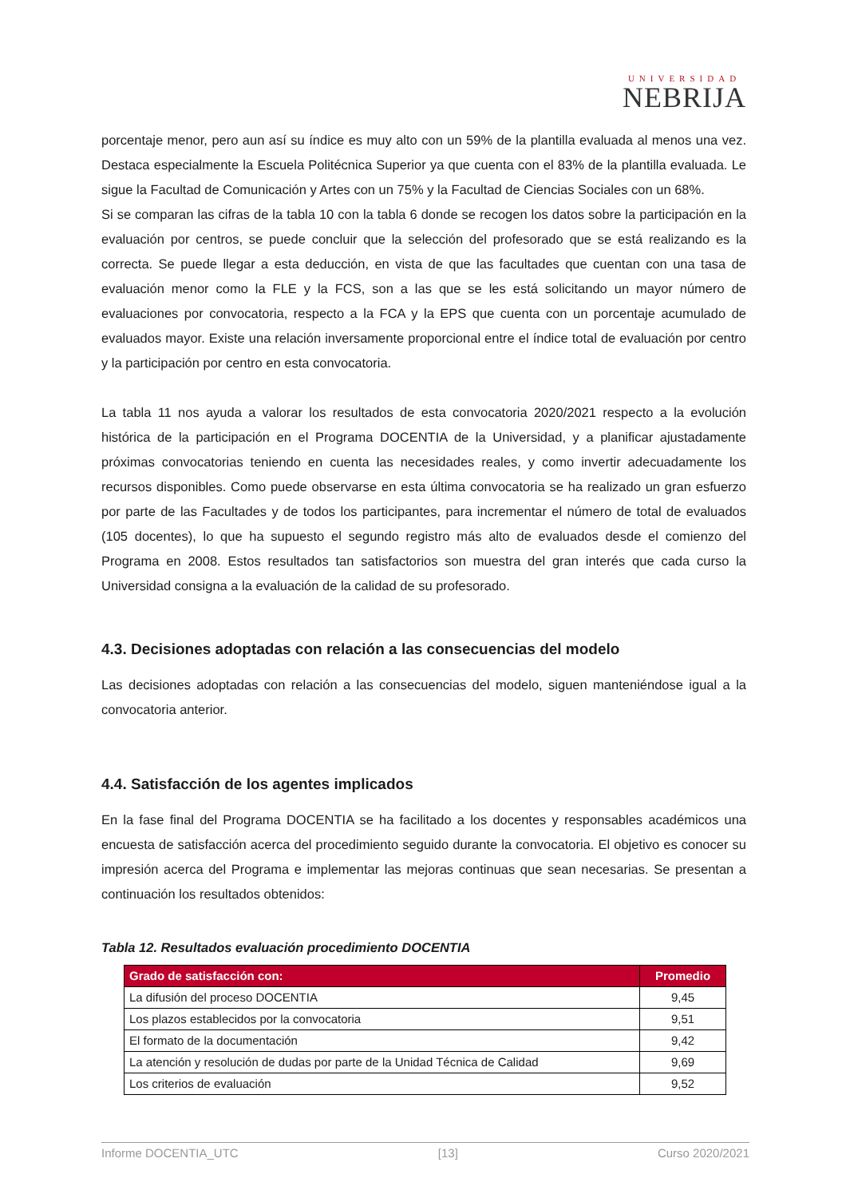UNIVERSIDAD
NEBRIJA
porcentaje menor, pero aun así su índice es muy alto con un 59% de la plantilla evaluada al menos una vez. Destaca especialmente la Escuela Politécnica Superior ya que cuenta con el 83% de la plantilla evaluada. Le sigue la Facultad de Comunicación y Artes con un 75% y la Facultad de Ciencias Sociales con un 68%.
Si se comparan las cifras de la tabla 10 con la tabla 6 donde se recogen los datos sobre la participación en la evaluación por centros, se puede concluir que la selección del profesorado que se está realizando es la correcta. Se puede llegar a esta deducción, en vista de que las facultades que cuentan con una tasa de evaluación menor como la FLE y la FCS, son a las que se les está solicitando un mayor número de evaluaciones por convocatoria, respecto a la FCA y la EPS que cuenta con un porcentaje acumulado de evaluados mayor. Existe una relación inversamente proporcional entre el índice total de evaluación por centro y la participación por centro en esta convocatoria.
La tabla 11 nos ayuda a valorar los resultados de esta convocatoria 2020/2021 respecto a la evolución histórica de la participación en el Programa DOCENTIA de la Universidad, y a planificar ajustadamente próximas convocatorias teniendo en cuenta las necesidades reales, y como invertir adecuadamente los recursos disponibles. Como puede observarse en esta última convocatoria se ha realizado un gran esfuerzo por parte de las Facultades y de todos los participantes, para incrementar el número de total de evaluados (105 docentes), lo que ha supuesto el segundo registro más alto de evaluados desde el comienzo del Programa en 2008. Estos resultados tan satisfactorios son muestra del gran interés que cada curso la Universidad consigna a la evaluación de la calidad de su profesorado.
4.3. Decisiones adoptadas con relación a las consecuencias del modelo
Las decisiones adoptadas con relación a las consecuencias del modelo, siguen manteniéndose igual a la convocatoria anterior.
4.4. Satisfacción de los agentes implicados
En la fase final del Programa DOCENTIA se ha facilitado a los docentes y responsables académicos una encuesta de satisfacción acerca del procedimiento seguido durante la convocatoria. El objetivo es conocer su impresión acerca del Programa e implementar las mejoras continuas que sean necesarias. Se presentan a continuación los resultados obtenidos:
Tabla 12. Resultados evaluación procedimiento DOCENTIA
| Grado de satisfacción con: | Promedio |
| --- | --- |
| La difusión del proceso DOCENTIA | 9,45 |
| Los plazos establecidos por la convocatoria | 9,51 |
| El formato de la documentación | 9,42 |
| La atención y resolución de dudas por parte de la Unidad Técnica de Calidad | 9,69 |
| Los criterios de evaluación | 9,52 |
Informe DOCENTIA_UTC [13] Curso 2020/2021